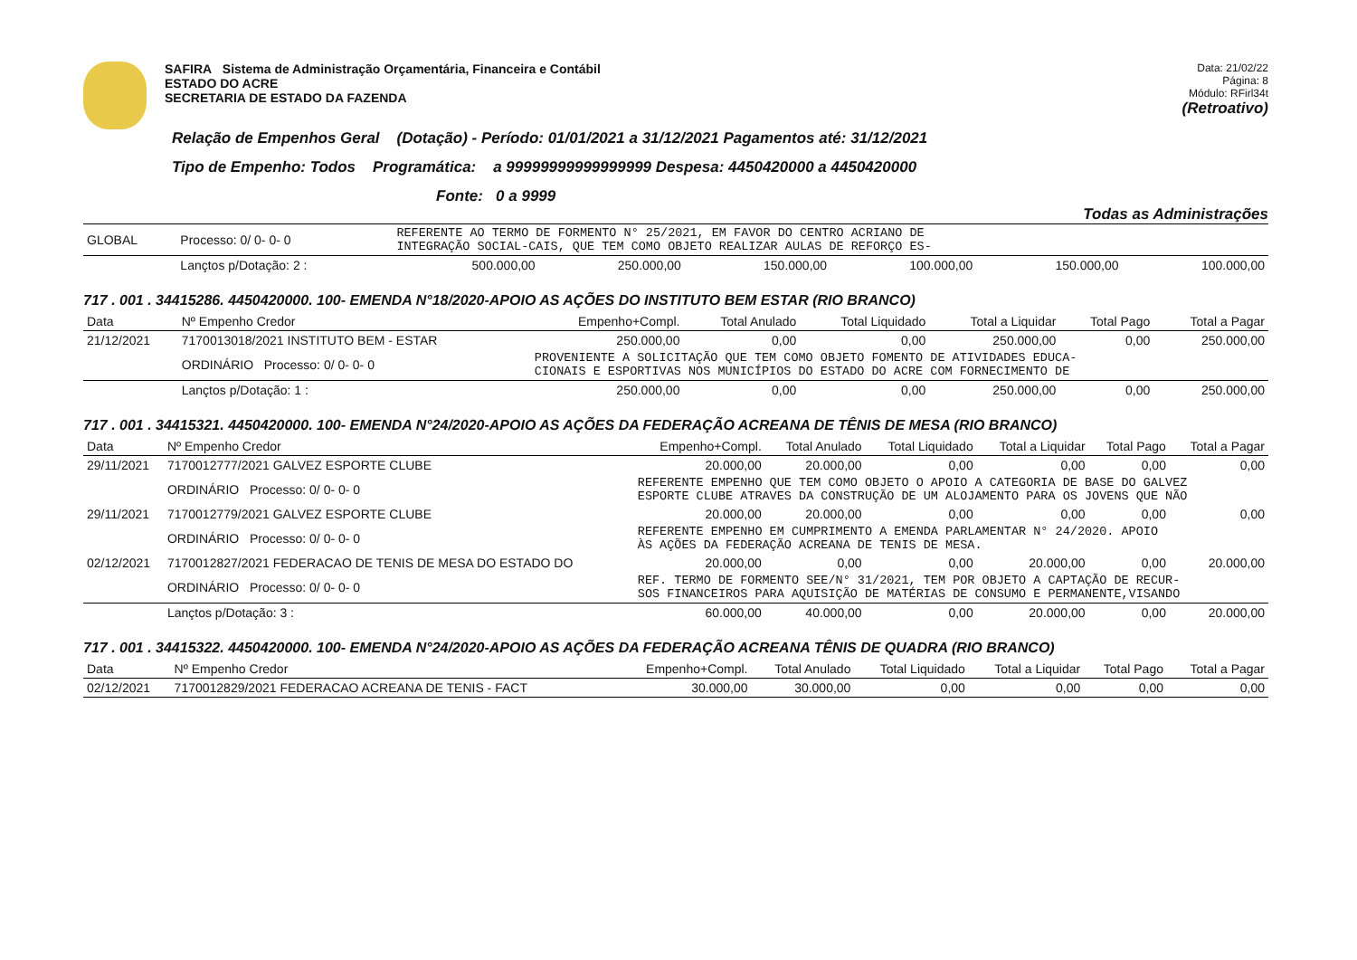SAFIRA Sistema de Administração Orçamentária, Financeira e Contábil
ESTADO DO ACRE
SECRETARIA DE ESTADO DA FAZENDA
Data: 21/02/22
Página: 8
Módulo: RFirl34t
(Retroativo)
Relação de Empenhos Geral (Dotação) - Período: 01/01/2021 a 31/12/2021 Pagamentos até: 31/12/2021
Tipo de Empenho: Todos Programática: a 99999999999999999 Despesa: 4450420000 a 4450420000
Fonte: 0 a 9999
Todas as Administrações
| GLOBAL | Processo: 0/ 0- 0- 0 | REFERENTE AO TERMO DE FORMENTO N° 25/2021, EM FAVOR DO CENTRO ACRIANO DE INTEGRAÇÃO SOCIAL-CAIS, QUE TEM COMO OBJETO REALIZAR AULAS DE REFORÇO ES- | | | | | |
| | Lançtos p/Dotação: 2 : | 500.000,00 | 250.000,00 | 150.000,00 | 100.000,00 | 150.000,00 | 100.000,00 |
717 . 001 . 34415286. 4450420000. 100- EMENDA N°18/2020-APOIO AS AÇÕES DO INSTITUTO BEM ESTAR (RIO BRANCO)
| Data | Nº Empenho Credor | Empenho+Compl. | Total Anulado | Total Liquidado | Total a Liquidar | Total Pago | Total a Pagar |
| --- | --- | --- | --- | --- | --- | --- | --- |
| 21/12/2021 | 7170013018/2021 INSTITUTO BEM - ESTAR | 250.000,00 | 0,00 | 0,00 | 250.000,00 | 0,00 | 250.000,00 |
| | ORDINÁRIO Processo: 0/ 0- 0- 0 | PROVENIENTE A SOLICITAÇÃO QUE TEM COMO OBJETO FOMENTO DE ATIVIDADES EDUCA- CIONAIS E ESPORTIVAS NOS MUNICÍPIOS DO ESTADO DO ACRE COM FORNECIMENTO DE | | | | | |
| | Lançtos p/Dotação: 1 : | 250.000,00 | 0,00 | 0,00 | 250.000,00 | 0,00 | 250.000,00 |
717 . 001 . 34415321. 4450420000. 100- EMENDA N°24/2020-APOIO AS AÇÕES DA FEDERAÇÃO ACREANA DE TÊNIS DE MESA (RIO BRANCO)
| Data | Nº Empenho Credor | Empenho+Compl. | Total Anulado | Total Liquidado | Total a Liquidar | Total Pago | Total a Pagar |
| --- | --- | --- | --- | --- | --- | --- | --- |
| 29/11/2021 | 7170012777/2021 GALVEZ ESPORTE CLUBE | 20.000,00 | 20.000,00 | 0,00 | 0,00 | 0,00 | 0,00 |
| | ORDINÁRIO Processo: 0/ 0- 0- 0 | REFERENTE EMPENHO QUE TEM COMO OBJETO O APOIO A CATEGORIA DE BASE DO GALVEZ ESPORTE CLUBE ATRAVES DA CONSTRUÇÃO DE UM ALOJAMENTO PARA OS JOVENS QUE NÃO | | | | | |
| 29/11/2021 | 7170012779/2021 GALVEZ ESPORTE CLUBE | 20.000,00 | 20.000,00 | 0,00 | 0,00 | 0,00 | 0,00 |
| | ORDINÁRIO Processo: 0/ 0- 0- 0 | REFERENTE EMPENHO EM CUMPRIMENTO A EMENDA PARLAMENTAR N° 24/2020. APOIO ÀS AÇÕES DA FEDERAÇÃO ACREANA DE TENIS DE MESA. | | | | | |
| 02/12/2021 | 7170012827/2021 FEDERACAO DE TENIS DE MESA DO ESTADO DO | 20.000,00 | 0,00 | 0,00 | 20.000,00 | 0,00 | 20.000,00 |
| | ORDINÁRIO Processo: 0/ 0- 0- 0 | REF. TERMO DE FORMENTO SEE/N° 31/2021, TEM POR OBJETO A CAPTAÇÃO DE RECUR- SOS FINANCEIROS PARA AQUISIÇÃO DE MATÉRIAS DE CONSUMO E PERMANENTE,VISANDO | | | | | |
| | Lançtos p/Dotação: 3 : | 60.000,00 | 40.000,00 | 0,00 | 20.000,00 | 0,00 | 20.000,00 |
717 . 001 . 34415322. 4450420000. 100- EMENDA N°24/2020-APOIO AS AÇÕES DA FEDERAÇÃO ACREANA TÊNIS DE QUADRA (RIO BRANCO)
| Data | Nº Empenho Credor | Empenho+Compl. | Total Anulado | Total Liquidado | Total a Liquidar | Total Pago | Total a Pagar |
| --- | --- | --- | --- | --- | --- | --- | --- |
| 02/12/2021 | 7170012829/2021 FEDERACAO ACREANA DE TENIS - FACT | 30.000,00 | 30.000,00 | 0,00 | 0,00 | 0,00 | 0,00 |